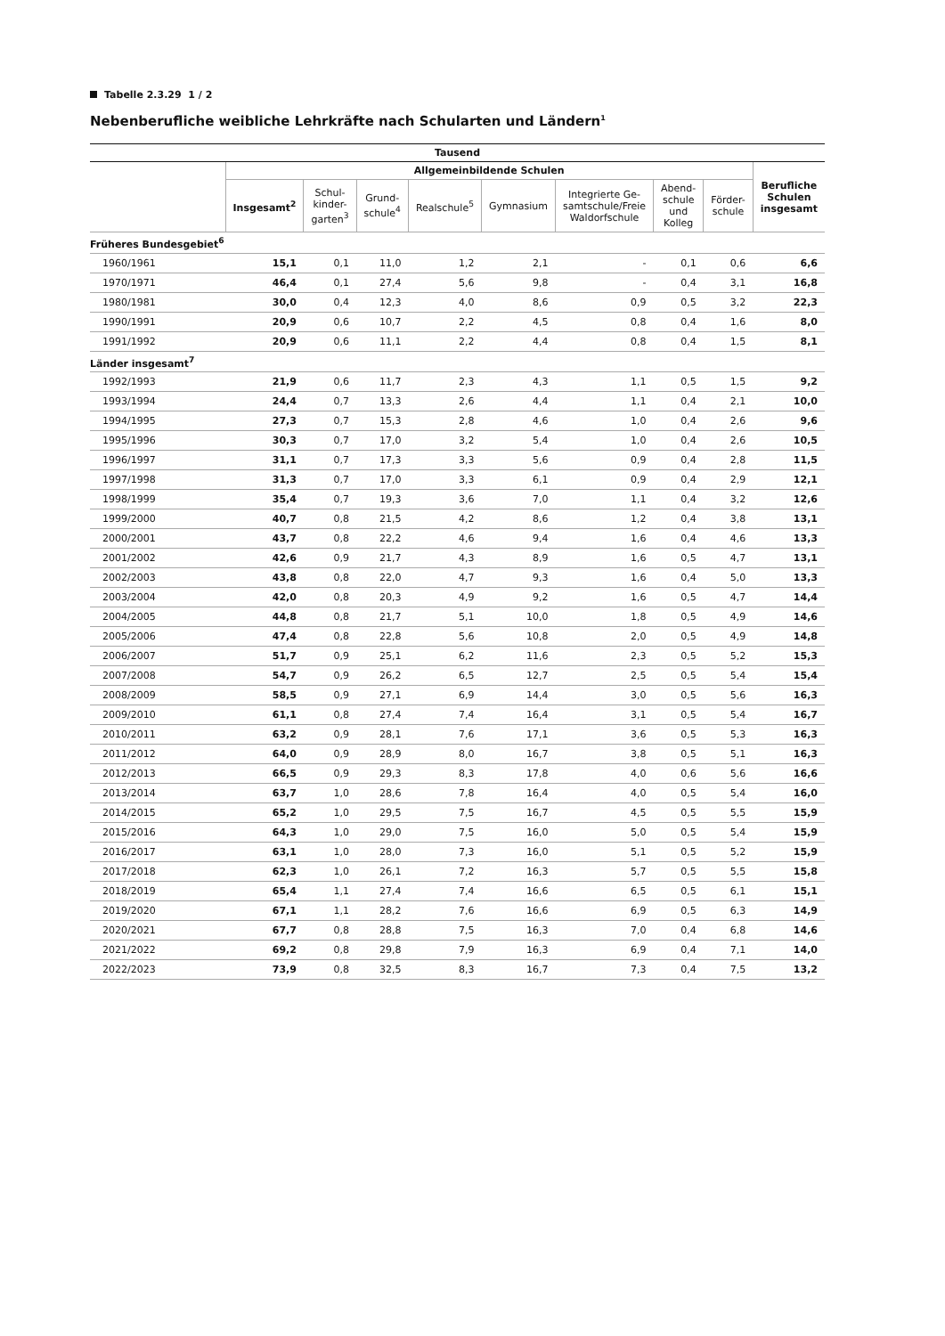Tabelle 2.3.29 1 / 2
Nebenberufliche weibliche Lehrkräfte nach Schularten und Ländern<sup>1</sup>
| Tausend | | | | | | | | | |
| --- | --- | --- | --- | --- | --- | --- | --- | --- | --- |
| | Allgemeinbildende Schulen | | | | | | | | Berufliche Schulen insgesamt |
| | Insgesamt<sup>2</sup> | Schul-kinder-garten<sup>3</sup> | Grund-schule<sup>4</sup> | Realschule<sup>5</sup> | Gymnasium | Integrierte Ge-samtschule/Freie Waldorfschule | Abend-schule und Kolleg | Förder-schule | |
| Früheres Bundesgebiet<sup>6</sup> | | | | | | | | | |
| 1960/1961 | 15,1 | 0,1 | 11,0 | 1,2 | 2,1 | - | 0,1 | 0,6 | 6,6 |
| 1970/1971 | 46,4 | 0,1 | 27,4 | 5,6 | 9,8 | - | 0,4 | 3,1 | 16,8 |
| 1980/1981 | 30,0 | 0,4 | 12,3 | 4,0 | 8,6 | 0,9 | 0,5 | 3,2 | 22,3 |
| 1990/1991 | 20,9 | 0,6 | 10,7 | 2,2 | 4,5 | 0,8 | 0,4 | 1,6 | 8,0 |
| 1991/1992 | 20,9 | 0,6 | 11,1 | 2,2 | 4,4 | 0,8 | 0,4 | 1,5 | 8,1 |
| Länder insgesamt<sup>7</sup> | | | | | | | | | |
| 1992/1993 | 21,9 | 0,6 | 11,7 | 2,3 | 4,3 | 1,1 | 0,5 | 1,5 | 9,2 |
| 1993/1994 | 24,4 | 0,7 | 13,3 | 2,6 | 4,4 | 1,1 | 0,4 | 2,1 | 10,0 |
| 1994/1995 | 27,3 | 0,7 | 15,3 | 2,8 | 4,6 | 1,0 | 0,4 | 2,6 | 9,6 |
| 1995/1996 | 30,3 | 0,7 | 17,0 | 3,2 | 5,4 | 1,0 | 0,4 | 2,6 | 10,5 |
| 1996/1997 | 31,1 | 0,7 | 17,3 | 3,3 | 5,6 | 0,9 | 0,4 | 2,8 | 11,5 |
| 1997/1998 | 31,3 | 0,7 | 17,0 | 3,3 | 6,1 | 0,9 | 0,4 | 2,9 | 12,1 |
| 1998/1999 | 35,4 | 0,7 | 19,3 | 3,6 | 7,0 | 1,1 | 0,4 | 3,2 | 12,6 |
| 1999/2000 | 40,7 | 0,8 | 21,5 | 4,2 | 8,6 | 1,2 | 0,4 | 3,8 | 13,1 |
| 2000/2001 | 43,7 | 0,8 | 22,2 | 4,6 | 9,4 | 1,6 | 0,4 | 4,6 | 13,3 |
| 2001/2002 | 42,6 | 0,9 | 21,7 | 4,3 | 8,9 | 1,6 | 0,5 | 4,7 | 13,1 |
| 2002/2003 | 43,8 | 0,8 | 22,0 | 4,7 | 9,3 | 1,6 | 0,4 | 5,0 | 13,3 |
| 2003/2004 | 42,0 | 0,8 | 20,3 | 4,9 | 9,2 | 1,6 | 0,5 | 4,7 | 14,4 |
| 2004/2005 | 44,8 | 0,8 | 21,7 | 5,1 | 10,0 | 1,8 | 0,5 | 4,9 | 14,6 |
| 2005/2006 | 47,4 | 0,8 | 22,8 | 5,6 | 10,8 | 2,0 | 0,5 | 4,9 | 14,8 |
| 2006/2007 | 51,7 | 0,9 | 25,1 | 6,2 | 11,6 | 2,3 | 0,5 | 5,2 | 15,3 |
| 2007/2008 | 54,7 | 0,9 | 26,2 | 6,5 | 12,7 | 2,5 | 0,5 | 5,4 | 15,4 |
| 2008/2009 | 58,5 | 0,9 | 27,1 | 6,9 | 14,4 | 3,0 | 0,5 | 5,6 | 16,3 |
| 2009/2010 | 61,1 | 0,8 | 27,4 | 7,4 | 16,4 | 3,1 | 0,5 | 5,4 | 16,7 |
| 2010/2011 | 63,2 | 0,9 | 28,1 | 7,6 | 17,1 | 3,6 | 0,5 | 5,3 | 16,3 |
| 2011/2012 | 64,0 | 0,9 | 28,9 | 8,0 | 16,7 | 3,8 | 0,5 | 5,1 | 16,3 |
| 2012/2013 | 66,5 | 0,9 | 29,3 | 8,3 | 17,8 | 4,0 | 0,6 | 5,6 | 16,6 |
| 2013/2014 | 63,7 | 1,0 | 28,6 | 7,8 | 16,4 | 4,0 | 0,5 | 5,4 | 16,0 |
| 2014/2015 | 65,2 | 1,0 | 29,5 | 7,5 | 16,7 | 4,5 | 0,5 | 5,5 | 15,9 |
| 2015/2016 | 64,3 | 1,0 | 29,0 | 7,5 | 16,0 | 5,0 | 0,5 | 5,4 | 15,9 |
| 2016/2017 | 63,1 | 1,0 | 28,0 | 7,3 | 16,0 | 5,1 | 0,5 | 5,2 | 15,9 |
| 2017/2018 | 62,3 | 1,0 | 26,1 | 7,2 | 16,3 | 5,7 | 0,5 | 5,5 | 15,8 |
| 2018/2019 | 65,4 | 1,1 | 27,4 | 7,4 | 16,6 | 6,5 | 0,5 | 6,1 | 15,1 |
| 2019/2020 | 67,1 | 1,1 | 28,2 | 7,6 | 16,6 | 6,9 | 0,5 | 6,3 | 14,9 |
| 2020/2021 | 67,7 | 0,8 | 28,8 | 7,5 | 16,3 | 7,0 | 0,4 | 6,8 | 14,6 |
| 2021/2022 | 69,2 | 0,8 | 29,8 | 7,9 | 16,3 | 6,9 | 0,4 | 7,1 | 14,0 |
| 2022/2023 | 73,9 | 0,8 | 32,5 | 8,3 | 16,7 | 7,3 | 0,4 | 7,5 | 13,2 |